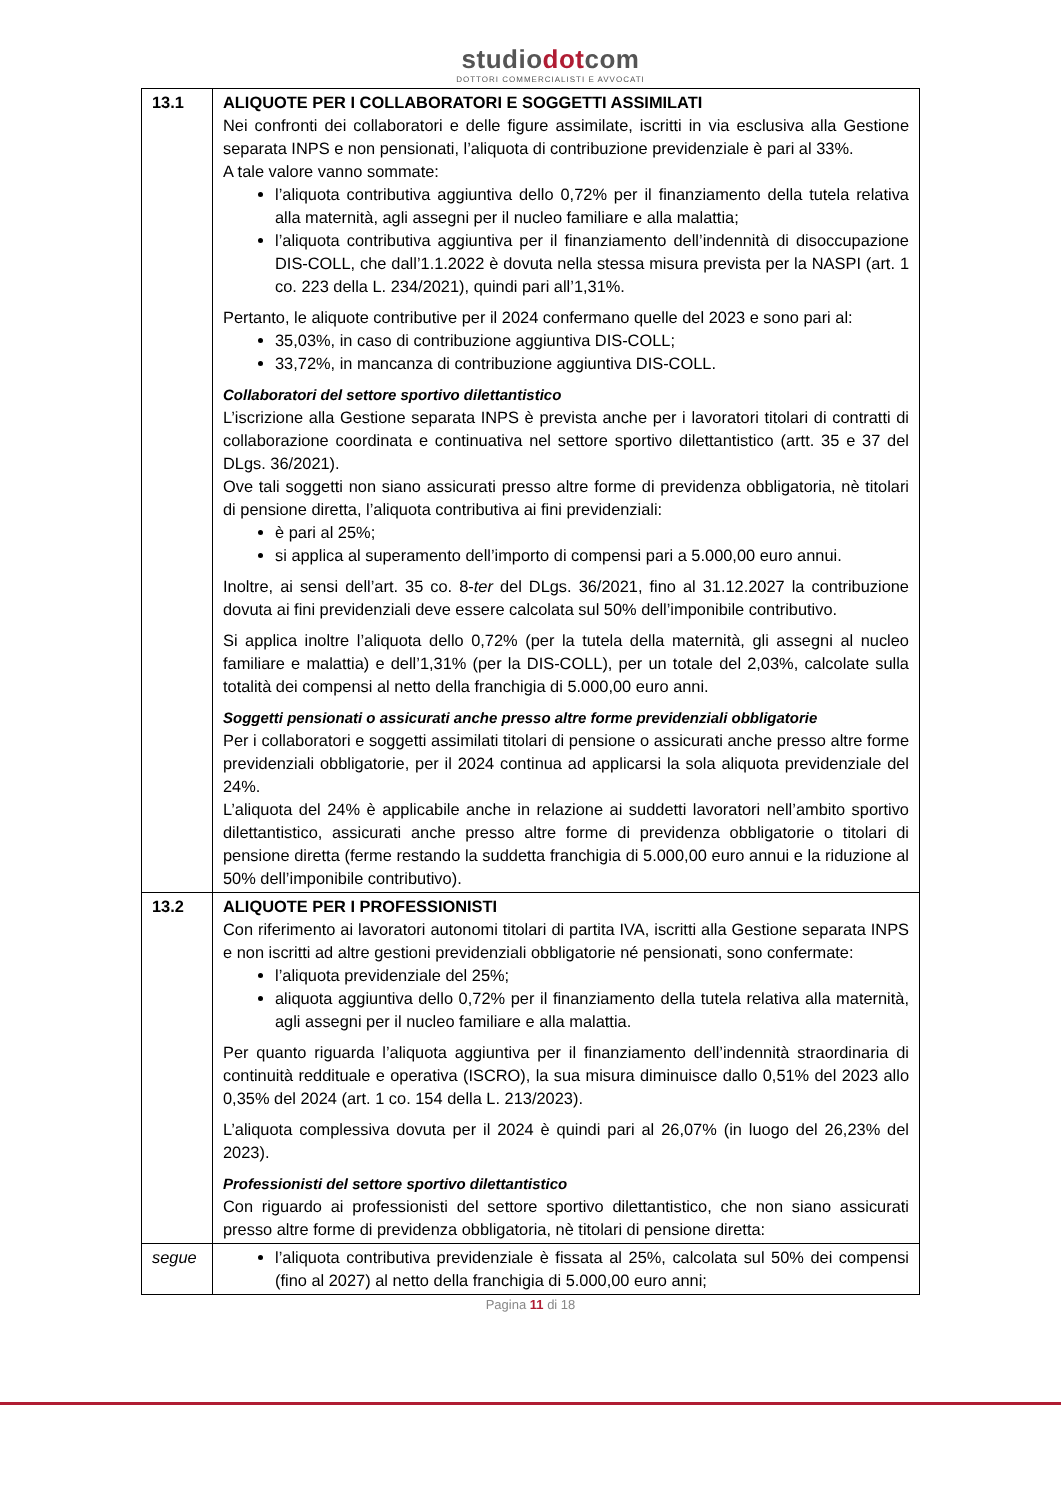studiodotcom
DOTTORI COMMERCIALISTI E AVVOCATI
| 13.1 | ALIQUOTE PER I COLLABORATORI E SOGGETTI ASSIMILATI Nei confronti dei collaboratori e delle figure assimilate, iscritti in via esclusiva alla Gestione separata INPS e non pensionati, l’aliquota di contribuzione previdenziale è pari al 33%. A tale valore vanno sommate: l’aliquota contributiva aggiuntiva dello 0,72% per il finanziamento della tutela relativa alla maternità, agli assegni per il nucleo familiare e alla malattia; l’aliquota contributiva aggiuntiva per il finanziamento dell’indennità di disoccupazione DIS-COLL, che dall’1.1.2022 è dovuta nella stessa misura prevista per la NASPI (art. 1 co. 223 della L. 234/2021), quindi pari all’1,31%. Pertanto, le aliquote contributive per il 2024 confermano quelle del 2023 e sono pari al: 35,03%, in caso di contribuzione aggiuntiva DIS-COLL; 33,72%, in mancanza di contribuzione aggiuntiva DIS-COLL. Collaboratori del settore sportivo dilettantistico L’iscrizione alla Gestione separata INPS è prevista anche per i lavoratori titolari di contratti di collaborazione coordinata e continuativa nel settore sportivo dilettantistico (artt. 35 e 37 del DLgs. 36/2021). Ove tali soggetti non siano assicurati presso altre forme di previdenza obbligatoria, nè titolari di pensione diretta, l’aliquota contributiva ai fini previdenziali: è pari al 25%; si applica al superamento dell’importo di compensi pari a 5.000,00 euro annui. Inoltre, ai sensi dell’art. 35 co. 8- ter del DLgs. 36/2021, fino al 31.12.2027 la contribuzione dovuta ai fini previdenziali deve essere calcolata sul 50% dell’imponibile contributivo. Si applica inoltre l’aliquota dello 0,72% (per la tutela della maternità, gli assegni al nucleo familiare e malattia) e dell’1,31% (per la DIS-COLL), per un totale del 2,03%, calcolate sulla totalità dei compensi al netto della franchigia di 5.000,00 euro anni. Soggetti pensionati o assicurati anche presso altre forme previdenziali obbligatorie Per i collaboratori e soggetti assimilati titolari di pensione o assicurati anche presso altre forme previdenziali obbligatorie, per il 2024 continua ad applicarsi la sola aliquota previdenziale del 24%. L’aliquota del 24% è applicabile anche in relazione ai suddetti lavoratori nell’ambito sportivo dilettantistico, assicurati anche presso altre forme di previdenza obbligatorie o titolari di pensione diretta (ferme restando la suddetta franchigia di 5.000,00 euro annui e la riduzione al 50% dell’imponibile contributivo). |
| 13.2 | ALIQUOTE PER I PROFESSIONISTI Con riferimento ai lavoratori autonomi titolari di partita IVA, iscritti alla Gestione separata INPS e non iscritti ad altre gestioni previdenziali obbligatorie né pensionati, sono confermate: l’aliquota previdenziale del 25%; aliquota aggiuntiva dello 0,72% per il finanziamento della tutela relativa alla maternità, agli assegni per il nucleo familiare e alla malattia. Per quanto riguarda l’aliquota aggiuntiva per il finanziamento dell’indennità straordinaria di continuità reddituale e operativa (ISCRO), la sua misura diminuisce dallo 0,51% del 2023 allo 0,35% del 2024 (art. 1 co. 154 della L. 213/2023). L’aliquota complessiva dovuta per il 2024 è quindi pari al 26,07% (in luogo del 26,23% del 2023). Professionisti del settore sportivo dilettantistico Con riguardo ai professionisti del settore sportivo dilettantistico, che non siano assicurati presso altre forme di previdenza obbligatoria, nè titolari di pensione diretta: |
| segue | l’aliquota contributiva previdenziale è fissata al 25%, calcolata sul 50% dei compensi (fino al 2027) al netto della franchigia di 5.000,00 euro anni; |
Pagina 11 di 18